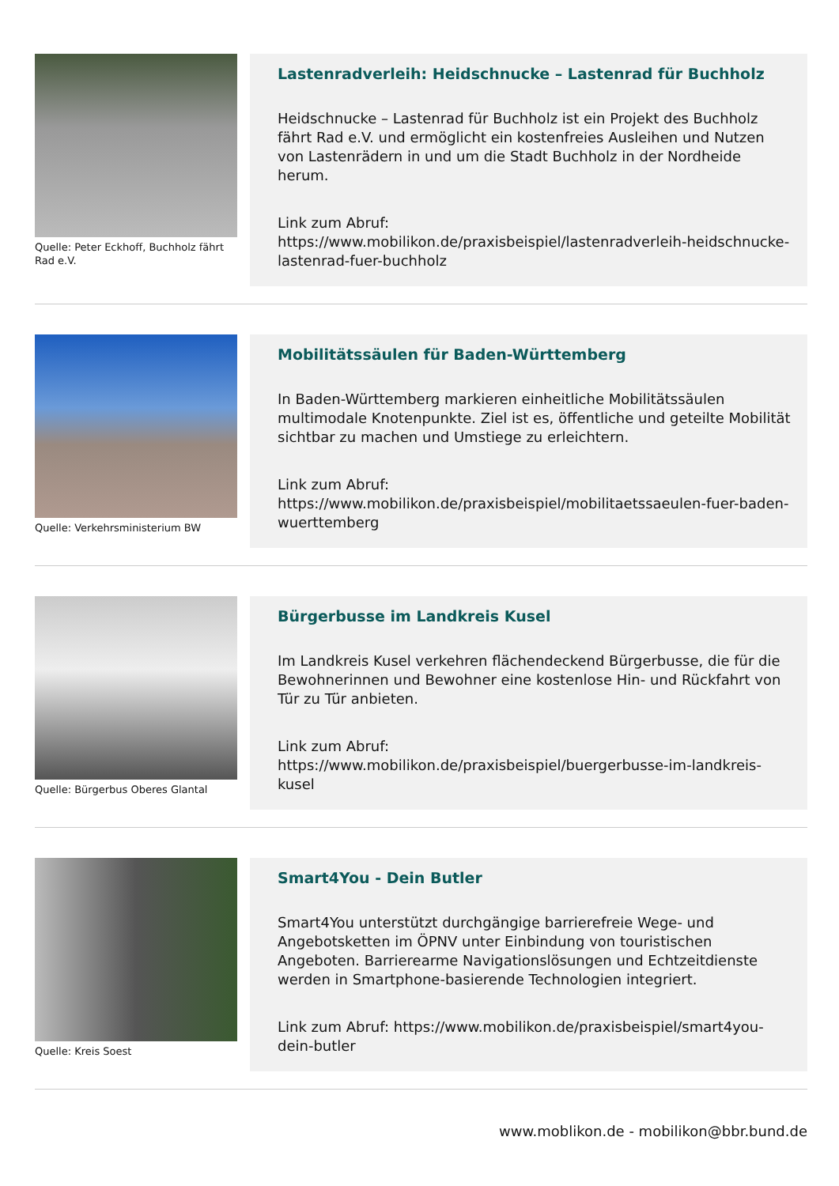Quelle: Peter Eckhoff, Buchholz fährt Rad e.V.
Lastenradverleih: Heidschnucke – Lastenrad für Buchholz
Heidschnucke – Lastenrad für Buchholz ist ein Projekt des Buchholz fährt Rad e.V. und ermöglicht ein kostenfreies Ausleihen und Nutzen von Lastenrädern in und um die Stadt Buchholz in der Nordheide herum.
Link zum Abruf:
https://www.mobilikon.de/praxisbeispiel/lastenradverleih-heidschnucke-lastenrad-fuer-buchholz
Quelle: Verkehrsministerium BW
Mobilitätssäulen für Baden-Württemberg
In Baden-Württemberg markieren einheitliche Mobilitätssäulen multimodale Knotenpunkte. Ziel ist es, öffentliche und geteilte Mobilität sichtbar zu machen und Umstiege zu erleichtern.
Link zum Abruf:
https://www.mobilikon.de/praxisbeispiel/mobilitaetssaeulen-fuer-baden-wuerttemberg
Quelle: Bürgerbus Oberes Glantal
Bürgerbusse im Landkreis Kusel
Im Landkreis Kusel verkehren flächendeckend Bürgerbusse, die für die Bewohnerinnen und Bewohner eine kostenlose Hin- und Rückfahrt von Tür zu Tür anbieten.
Link zum Abruf:
https://www.mobilikon.de/praxisbeispiel/buergerbusse-im-landkreis-kusel
Quelle: Kreis Soest
Smart4You - Dein Butler
Smart4You unterstützt durchgängige barrierefreie Wege- und Angebotsketten im ÖPNV unter Einbindung von touristischen Angeboten. Barrierearme Navigationslösungen und Echtzeitdienste werden in Smartphone-basierende Technologien integriert.
Link zum Abruf: https://www.mobilikon.de/praxisbeispiel/smart4you-dein-butler
www.moblikon.de - mobilikon@bbr.bund.de